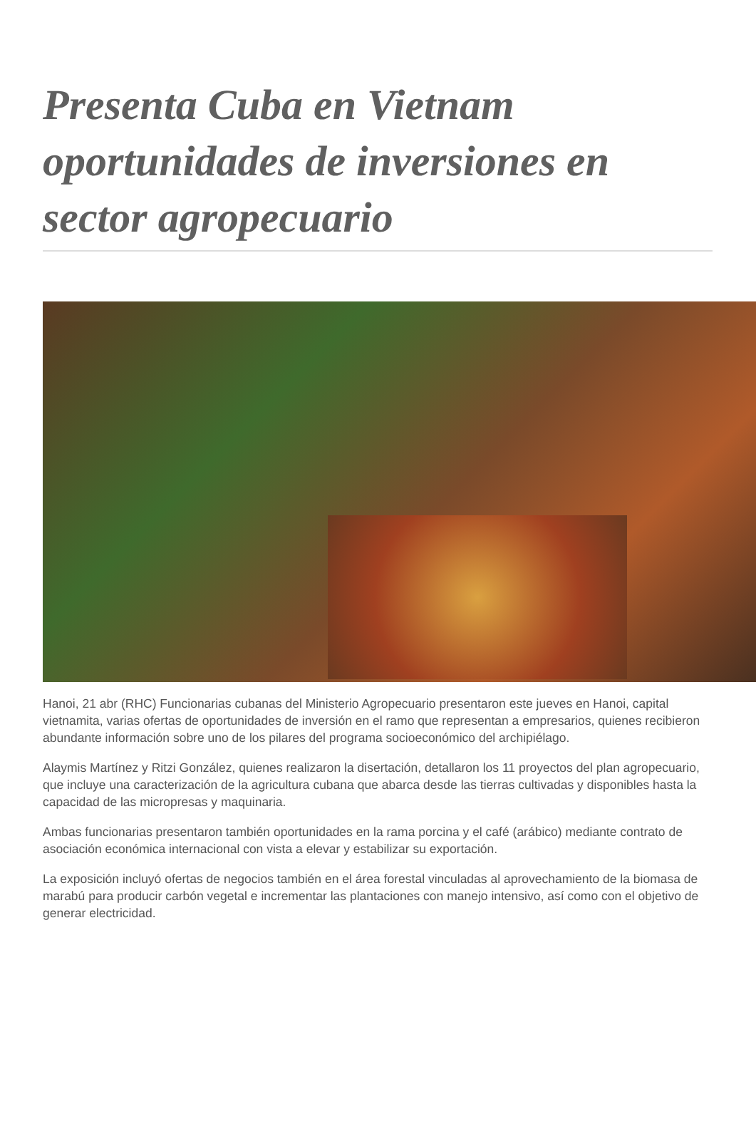Presenta Cuba en Vietnam oportunidades de inversiones en sector agropecuario
Hanoi, 21 abr (RHC) Funcionarias cubanas del Ministerio Agropecuario presentaron este jueves en Hanoi, capital vietnamita, varias ofertas de oportunidades de inversión en el ramo que representan a empresarios, quienes recibieron abundante información sobre uno de los pilares del programa socioeconómico del archipiélago.
Alaymis Martínez y Ritzi González, quienes realizaron la disertación, detallaron los 11 proyectos del plan agropecuario, que incluye una caracterización de la agricultura cubana que abarca desde las tierras cultivadas y disponibles hasta la capacidad de las micropresas y maquinaria.
Ambas funcionarias presentaron también oportunidades en la rama porcina y el café (arábico) mediante contrato de asociación económica internacional con vista a elevar y estabilizar su exportación.
La exposición incluyó ofertas de negocios también en el área forestal vinculadas al aprovechamiento de la biomasa de marabú para producir carbón vegetal e incrementar las plantaciones con manejo intensivo, así como con el objetivo de generar electricidad.